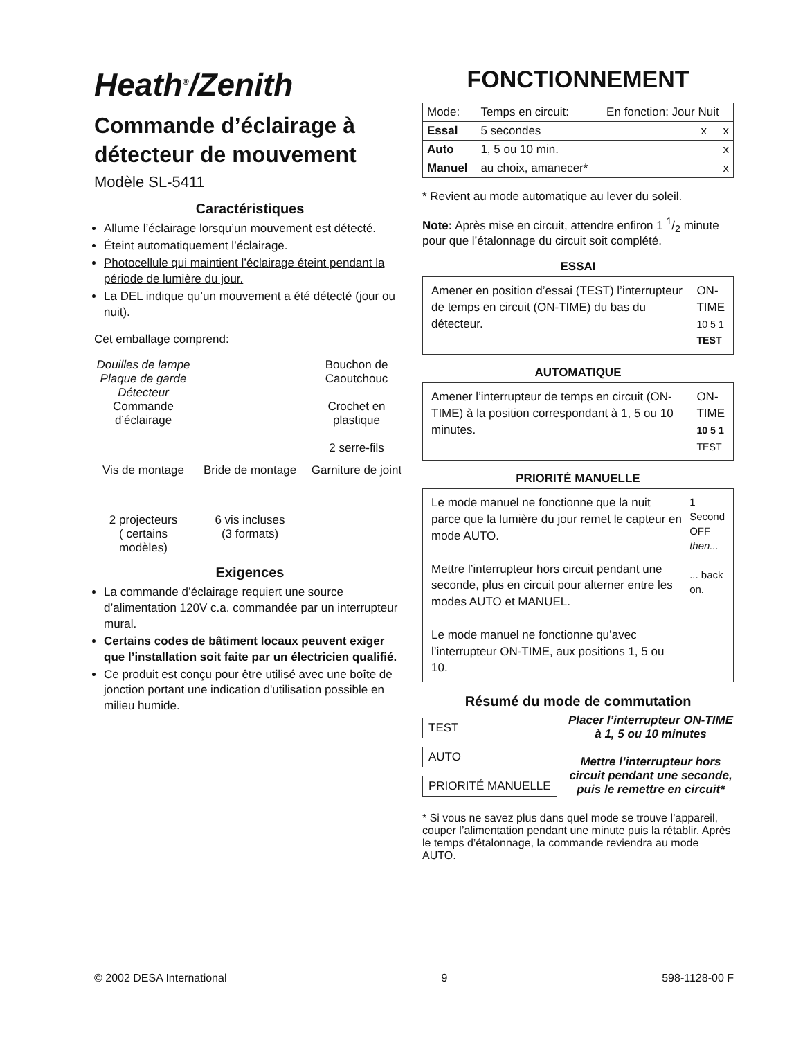Heath<sup>®</sup>/Zenith
Commande d’éclairage à détecteur de mouvement
Modèle SL-5411
Caractéristiques
Allume l’éclairage lorsqu’un mouvement est détecté.
Éteint automatiquement l’éclairage.
Photocellule qui maintient l’éclairage éteint pendant la période de lumière du jour.
La DEL indique qu’un mouvement a été détecté (jour ou nuit).
Cet emballage comprend:
Douilles de lampe
Plaque de garde Détecteur
Commande d’éclairage
Bouchon de Caoutchouc
Crochet en plastique
2 serre-fils
Vis de montage
Bride de montage
Garniture de joint
2 projecteurs
( certains modèles)
6 vis incluses
(3 formats)
Exigences
La commande d’éclairage requiert une source d’alimentation 120V c.a. commandée par un interrupteur mural.
Certains codes de bâtiment locaux peuvent exiger que l’installation soit faite par un électricien qualifié.
Ce produit est conçu pour être utilisé avec une boîte de jonction portant une indication d'utilisation possible en milieu humide.
FONCTIONNEMENT
| Mode: | Temps en circuit: | En fonction: Jour Nuit |
| Essal | 5 secondes | x x |
| Auto | 1, 5 ou 10 min. | x |
| Manuel | au choix, amanecer* | x |
* Revient au mode automatique au lever du soleil.
Note: Après mise en circuit, attendre enfiron 1 1/2 minute pour que l’étalonnage du circuit soit complété.
ESSAI
Amener en position d’essai (TEST) l’interrupteur de temps en circuit (ON-TIME) du bas du détecteur.
ON-TIME
10 5 1 TEST
AUTOMATIQUE
Amener l’interrupteur de temps en circuit (ON-TIME) à la position correspondant à 1, 5 ou 10 minutes.
ON-TIME
10 5 1 TEST
PRIORITÉ MANUELLE
Le mode manuel ne fonctionne que la nuit parce que la lumière du jour remet le capteur en mode AUTO.
Mettre l’interrupteur hors circuit pendant une seconde, plus en circuit pour alterner entre les modes AUTO et MANUEL.
Le mode manuel ne fonctionne qu’avec l’interrupteur ON-TIME, aux positions 1, 5 ou 10.
1 Second OFF
then...
... back on.
Résumé du mode de commutation
TEST
AUTO
PRIORITÉ MANUELLE
Placer l’interrupteur ON-TIME à 1, 5 ou 10 minutes
Mettre l’interrupteur hors circuit pendant une seconde, puis le remettre en circuit*
* Si vous ne savez plus dans quel mode se trouve l’appareil, couper l’alimentation pendant une minute puis la rétablir. Après le temps d’étalonnage, la commande reviendra au mode AUTO.
© 2002 DESA International 9 598-1128-00 F